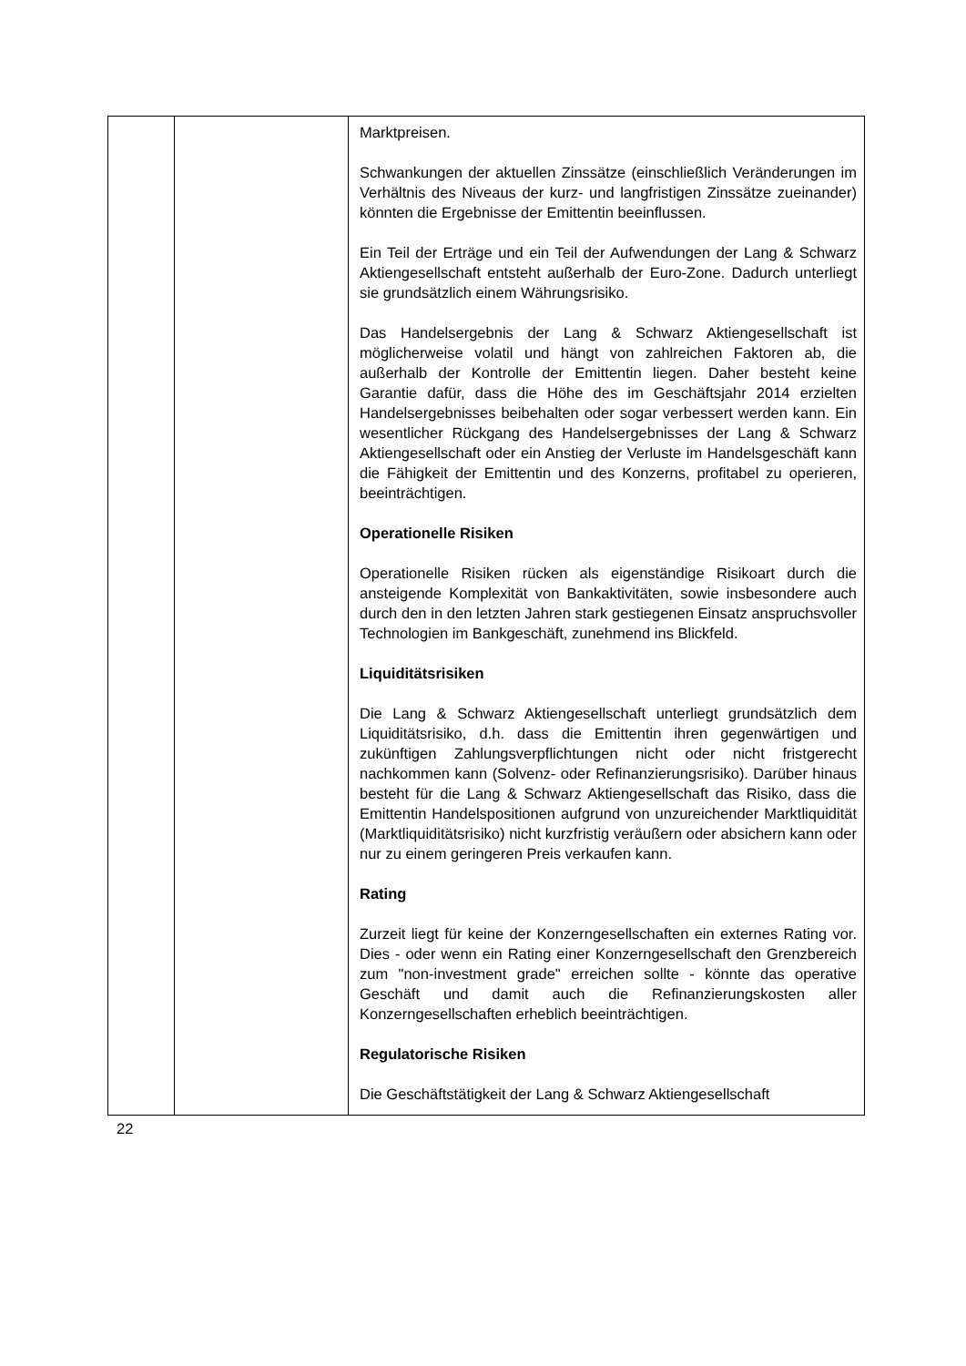| | | Marktpreisen. Schwankungen der aktuellen Zinssätze (einschließlich Veränderungen im Verhältnis des Niveaus der kurz- und langfristigen Zinssätze zueinander) könnten die Ergebnisse der Emittentin beeinflussen. Ein Teil der Erträge und ein Teil der Aufwendungen der Lang & Schwarz Aktiengesellschaft entsteht außerhalb der Euro-Zone. Dadurch unterliegt sie grundsätzlich einem Währungsrisiko. Das Handelsergebnis der Lang & Schwarz Aktiengesellschaft ist möglicherweise volatil und hängt von zahlreichen Faktoren ab, die außerhalb der Kontrolle der Emittentin liegen. Daher besteht keine Garantie dafür, dass die Höhe des im Geschäftsjahr 2014 erzielten Handelsergebnisses beibehalten oder sogar verbessert werden kann. Ein wesentlicher Rückgang des Handelsergebnisses der Lang & Schwarz Aktiengesellschaft oder ein Anstieg der Verluste im Handelsgeschäft kann die Fähigkeit der Emittentin und des Konzerns, profitabel zu operieren, beeinträchtigen. Operationelle Risiken Operationelle Risiken rücken als eigenständige Risikoart durch die ansteigende Komplexität von Bankaktivitäten, sowie insbesondere auch durch den in den letzten Jahren stark gestiegenen Einsatz anspruchsvoller Technologien im Bankgeschäft, zunehmend ins Blickfeld. Liquiditätsrisiken Die Lang & Schwarz Aktiengesellschaft unterliegt grundsätzlich dem Liquiditätsrisiko, d.h. dass die Emittentin ihren gegenwärtigen und zukünftigen Zahlungsverpflichtungen nicht oder nicht fristgerecht nachkommen kann (Solvenz- oder Refinanzierungsrisiko). Darüber hinaus besteht für die Lang & Schwarz Aktiengesellschaft das Risiko, dass die Emittentin Handelspositionen aufgrund von unzureichender Marktliquidität (Marktliquiditätsrisiko) nicht kurzfristig veräußern oder absichern kann oder nur zu einem geringeren Preis verkaufen kann. Rating Zurzeit liegt für keine der Konzerngesellschaften ein externes Rating vor. Dies - oder wenn ein Rating einer Konzerngesellschaft den Grenzbereich zum "non-investment grade" erreichen sollte - könnte das operative Geschäft und damit auch die Refinanzierungskosten aller Konzerngesellschaften erheblich beeinträchtigen. Regulatorische Risiken Die Geschäftstätigkeit der Lang & Schwarz Aktiengesellschaft |
22